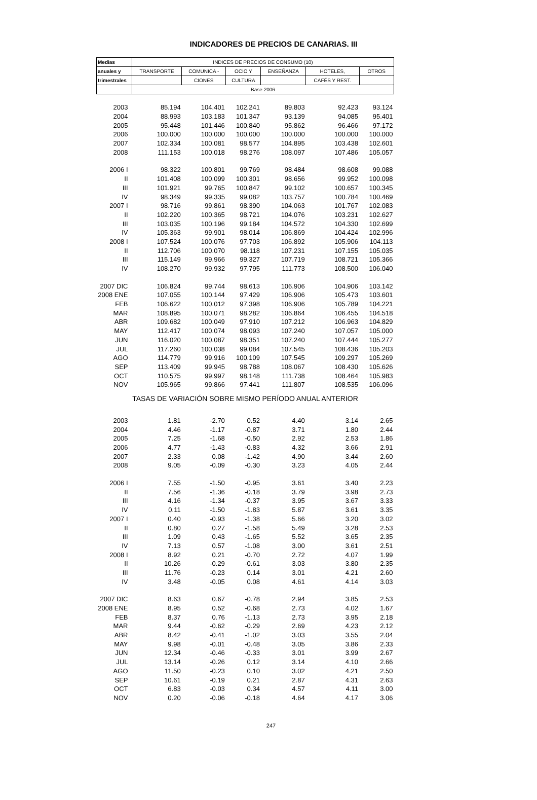INDICADORES DE PRECIOS DE CANARIAS. III
| Medias | INDICES DE PRECIOS DE CONSUMO (10) | | | | | |
| --- | --- | --- | --- | --- | --- | --- |
| anuales y | TRANSPORTE | COMUNICA - | OCIO Y | ENSEÑANZA | HOTELES, | OTROS |
| trimestrales | | CIONES | CULTURA | | CAFÉS Y REST. | |
| | Base 2006 | | | | | |
| 2003 | 85.194 | 104.401 | 102.241 | 89.803 | 92.423 | 93.124 |
| 2004 | 88.993 | 103.183 | 101.347 | 93.139 | 94.085 | 95.401 |
| 2005 | 95.448 | 101.446 | 100.840 | 95.862 | 96.466 | 97.172 |
| 2006 | 100.000 | 100.000 | 100.000 | 100.000 | 100.000 | 100.000 |
| 2007 | 102.334 | 100.081 | 98.577 | 104.895 | 103.438 | 102.601 |
| 2008 | 111.153 | 100.018 | 98.276 | 108.097 | 107.486 | 105.057 |
| 2006 I | 98.322 | 100.801 | 99.769 | 98.484 | 98.608 | 99.088 |
| II | 101.408 | 100.099 | 100.301 | 98.656 | 99.952 | 100.098 |
| III | 101.921 | 99.765 | 100.847 | 99.102 | 100.657 | 100.345 |
| IV | 98.349 | 99.335 | 99.082 | 103.757 | 100.784 | 100.469 |
| 2007 I | 98.716 | 99.861 | 98.390 | 104.063 | 101.767 | 102.083 |
| II | 102.220 | 100.365 | 98.721 | 104.076 | 103.231 | 102.627 |
| III | 103.035 | 100.196 | 99.184 | 104.572 | 104.330 | 102.699 |
| IV | 105.363 | 99.901 | 98.014 | 106.869 | 104.424 | 102.996 |
| 2008 I | 107.524 | 100.076 | 97.703 | 106.892 | 105.906 | 104.113 |
| II | 112.706 | 100.070 | 98.118 | 107.231 | 107.155 | 105.035 |
| III | 115.149 | 99.966 | 99.327 | 107.719 | 108.721 | 105.366 |
| IV | 108.270 | 99.932 | 97.795 | 111.773 | 108.500 | 106.040 |
| 2007 DIC | 106.824 | 99.744 | 98.613 | 106.906 | 104.906 | 103.142 |
| 2008 ENE | 107.055 | 100.144 | 97.429 | 106.906 | 105.473 | 103.601 |
| FEB | 106.622 | 100.012 | 97.398 | 106.906 | 105.789 | 104.221 |
| MAR | 108.895 | 100.071 | 98.282 | 106.864 | 106.455 | 104.518 |
| ABR | 109.682 | 100.049 | 97.910 | 107.212 | 106.963 | 104.829 |
| MAY | 112.417 | 100.074 | 98.093 | 107.240 | 107.057 | 105.000 |
| JUN | 116.020 | 100.087 | 98.351 | 107.240 | 107.444 | 105.277 |
| JUL | 117.260 | 100.038 | 99.084 | 107.545 | 108.436 | 105.203 |
| AGO | 114.779 | 99.916 | 100.109 | 107.545 | 109.297 | 105.269 |
| SEP | 113.409 | 99.945 | 98.788 | 108.067 | 108.430 | 105.626 |
| OCT | 110.575 | 99.997 | 98.148 | 111.738 | 108.464 | 105.983 |
| NOV | 105.965 | 99.866 | 97.441 | 111.807 | 108.535 | 106.096 |
| TASAS DE VARIACIÓN SOBRE MISMO PERÍODO ANUAL ANTERIOR | | | | | | |
| 2003 | 1.81 | -2.70 | 0.52 | 4.40 | 3.14 | 2.65 |
| 2004 | 4.46 | -1.17 | -0.87 | 3.71 | 1.80 | 2.44 |
| 2005 | 7.25 | -1.68 | -0.50 | 2.92 | 2.53 | 1.86 |
| 2006 | 4.77 | -1.43 | -0.83 | 4.32 | 3.66 | 2.91 |
| 2007 | 2.33 | 0.08 | -1.42 | 4.90 | 3.44 | 2.60 |
| 2008 | 9.05 | -0.09 | -0.30 | 3.23 | 4.05 | 2.44 |
| 2006 I | 7.55 | -1.50 | -0.95 | 3.61 | 3.40 | 2.23 |
| II | 7.56 | -1.36 | -0.18 | 3.79 | 3.98 | 2.73 |
| III | 4.16 | -1.34 | -0.37 | 3.95 | 3.67 | 3.33 |
| IV | 0.11 | -1.50 | -1.83 | 5.87 | 3.61 | 3.35 |
| 2007 I | 0.40 | -0.93 | -1.38 | 5.66 | 3.20 | 3.02 |
| II | 0.80 | 0.27 | -1.58 | 5.49 | 3.28 | 2.53 |
| III | 1.09 | 0.43 | -1.65 | 5.52 | 3.65 | 2.35 |
| IV | 7.13 | 0.57 | -1.08 | 3.00 | 3.61 | 2.51 |
| 2008 I | 8.92 | 0.21 | -0.70 | 2.72 | 4.07 | 1.99 |
| II | 10.26 | -0.29 | -0.61 | 3.03 | 3.80 | 2.35 |
| III | 11.76 | -0.23 | 0.14 | 3.01 | 4.21 | 2.60 |
| IV | 3.48 | -0.05 | 0.08 | 4.61 | 4.14 | 3.03 |
| 2007 DIC | 8.63 | 0.67 | -0.78 | 2.94 | 3.85 | 2.53 |
| 2008 ENE | 8.95 | 0.52 | -0.68 | 2.73 | 4.02 | 1.67 |
| FEB | 8.37 | 0.76 | -1.13 | 2.73 | 3.95 | 2.18 |
| MAR | 9.44 | -0.62 | -0.29 | 2.69 | 4.23 | 2.12 |
| ABR | 8.42 | -0.41 | -1.02 | 3.03 | 3.55 | 2.04 |
| MAY | 9.98 | -0.01 | -0.48 | 3.05 | 3.86 | 2.33 |
| JUN | 12.34 | -0.46 | -0.33 | 3.01 | 3.99 | 2.67 |
| JUL | 13.14 | -0.26 | 0.12 | 3.14 | 4.10 | 2.66 |
| AGO | 11.50 | -0.23 | 0.10 | 3.02 | 4.21 | 2.50 |
| SEP | 10.61 | -0.19 | 0.21 | 2.87 | 4.31 | 2.63 |
| OCT | 6.83 | -0.03 | 0.34 | 4.57 | 4.11 | 3.00 |
| NOV | 0.20 | -0.06 | -0.18 | 4.64 | 4.17 | 3.06 |
247